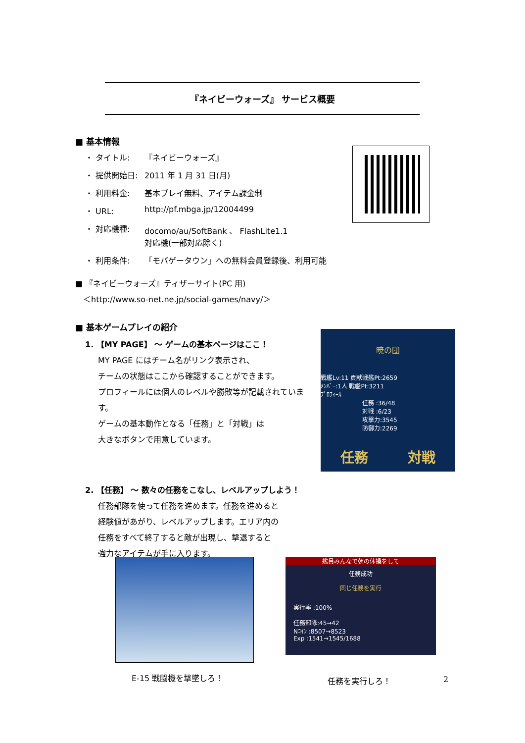『ネイビーウォーズ』 サービス概要
■ 基本情報
・ タイトル: 『ネイビーウォーズ』
・ 提供開始日: 2011 年 1 月 31 日(月)
・ 利用料金: 基本プレイ無料、アイテム課金制
・ URL: http://pf.mbga.jp/12004499
・ 対応機種: docomo/au/SoftBank 、 FlashLite1.1
対応機(一部対応除く)
・ 利用条件: 「モバゲータウン」への無料会員登録後、利用可能
■ 『ネイビーウォーズ』ティザーサイト(PC 用)
　＜http://www.so-net.ne.jp/social-games/navy/＞
■ 基本ゲームプレイの紹介
1. 【MY PAGE】 ～ ゲームの基本ページはここ！
MY PAGE にはチーム名がリンク表示され、
チームの状態はここから確認することができます。
プロフィールには個人のレベルや勝敗等が記載されています。
ゲームの基本動作となる「任務」と「対戦」は
大きなボタンで用意しています。
2. 【任務】 ～ 数々の任務をこなし、レベルアップしよう！
任務部隊を使って任務を進めます。任務を進めると
経験値があがり、レベルアップします。エリア内の
任務をすべて終了すると敵が出現し、撃退すると
強力なアイテムが手に入ります。
暁の団
戦艦Lv:11 貢献戦艦Pt:2659
ﾒﾝﾊﾞｰ:1人 戦艦Pt:3211
ﾌﾟﾛﾌｨｰﾙ
任務 :36/48
対戦 :6/23
攻撃力:3545
防御力:2269
任務 対戦
艦員みんなで朝の体操をして
任務成功
同じ任務を実行
実行率 :100%
任務部隊:45→42
Nｺｲﾝ :8507→8523
Exp :1541→1545/1688
E-15 戦闘機を撃墜しろ！ 任務を実行しろ！ 2